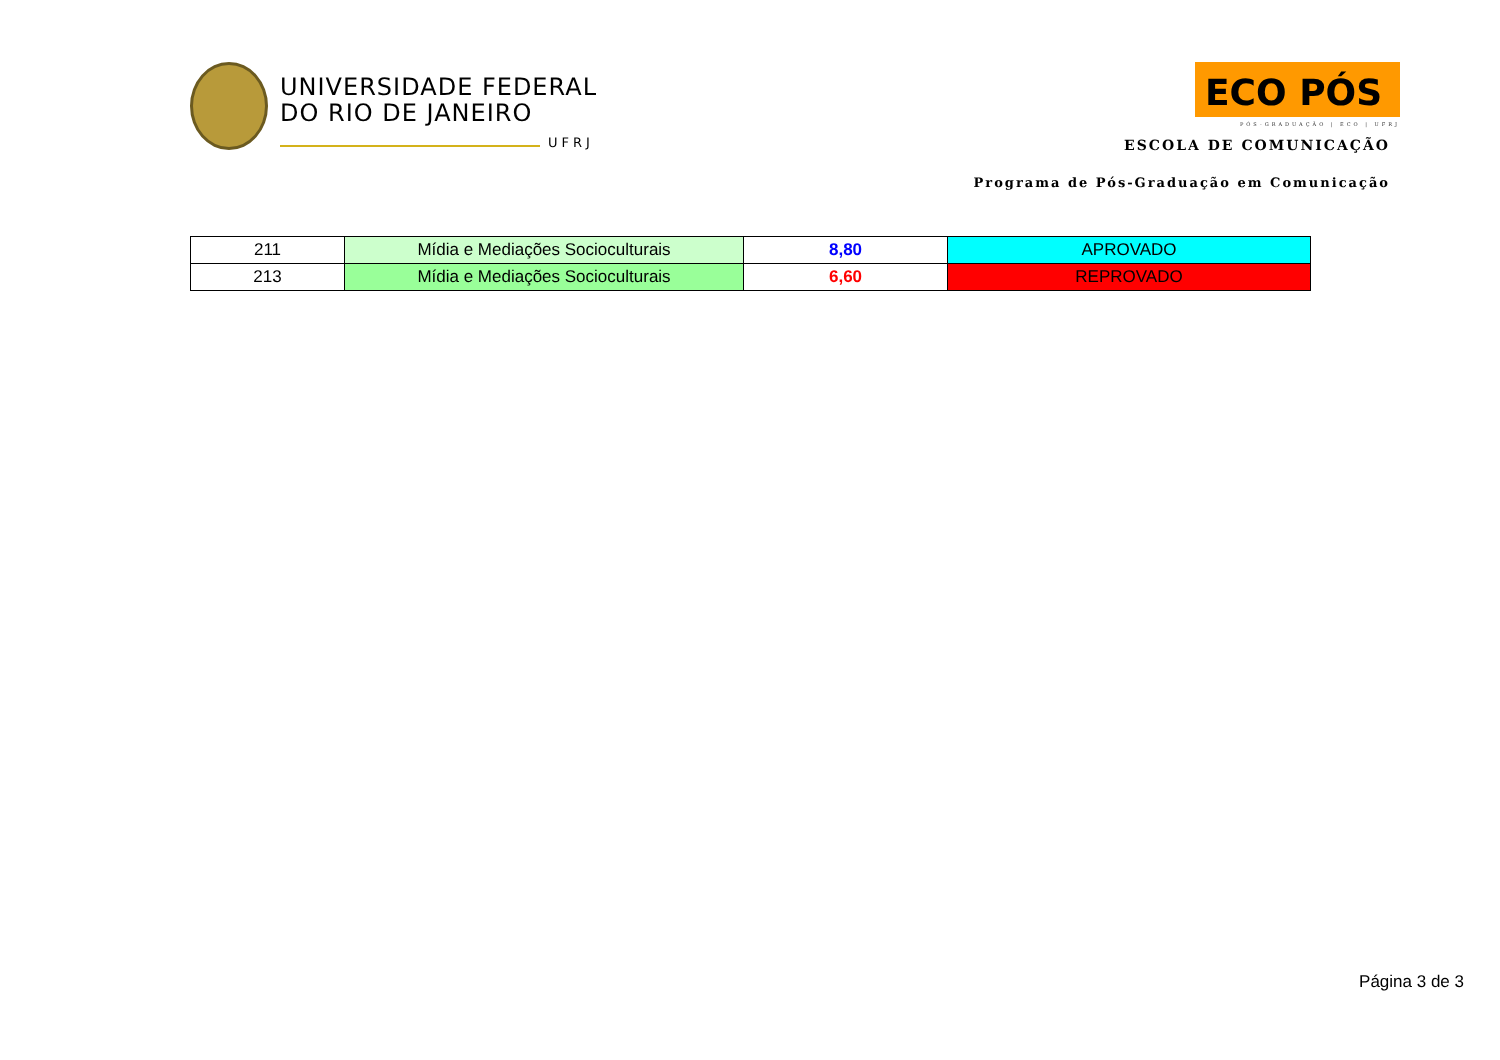UNIVERSIDADE FEDERAL
DO RIO DE JANEIRO
UFRJ
ECO PÓS
PÓS-GRADUAÇÃO | ECO | UFRJ
ESCOLA DE COMUNICAÇÃO
Programa de Pós-Graduação em Comunicação
| 211 | Mídia e Mediações Socioculturais | 8,80 | APROVADO |
| 213 | Mídia e Mediações Socioculturais | 6,60 | REPROVADO |
Página 3 de 3